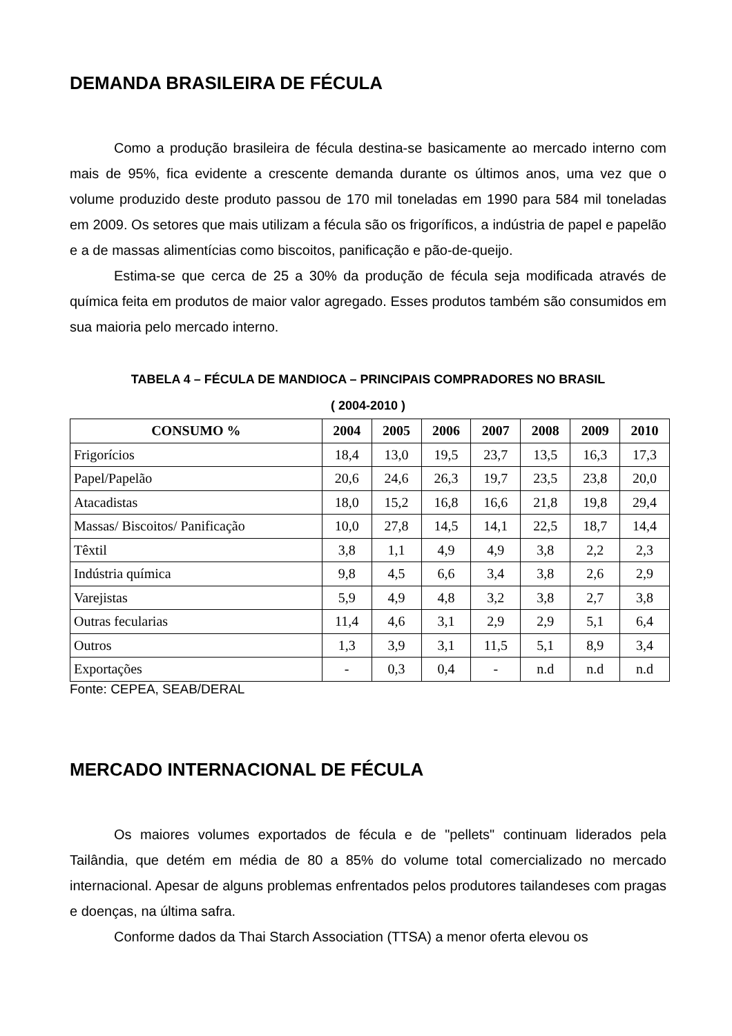DEMANDA BRASILEIRA DE FÉCULA
Como a produção brasileira de fécula destina-se basicamente ao mercado interno com mais de 95%, fica evidente a crescente demanda durante os últimos anos, uma vez que o volume produzido deste produto passou de 170 mil toneladas em 1990 para 584 mil toneladas em 2009. Os setores que mais utilizam a fécula são os frigoríficos, a indústria de papel e papelão e a de massas alimentícias como biscoitos, panificação e pão-de-queijo.
Estima-se que cerca de 25 a 30% da produção de fécula seja modificada através de química feita em produtos de maior valor agregado. Esses produtos também são consumidos em sua maioria pelo mercado interno.
TABELA 4 – FÉCULA DE MANDIOCA – PRINCIPAIS COMPRADORES NO BRASIL
( 2004-2010 )
| CONSUMO % | 2004 | 2005 | 2006 | 2007 | 2008 | 2009 | 2010 |
| --- | --- | --- | --- | --- | --- | --- | --- |
| Frigorícios | 18,4 | 13,0 | 19,5 | 23,7 | 13,5 | 16,3 | 17,3 |
| Papel/Papelão | 20,6 | 24,6 | 26,3 | 19,7 | 23,5 | 23,8 | 20,0 |
| Atacadistas | 18,0 | 15,2 | 16,8 | 16,6 | 21,8 | 19,8 | 29,4 |
| Massas/ Biscoitos/ Panificação | 10,0 | 27,8 | 14,5 | 14,1 | 22,5 | 18,7 | 14,4 |
| Têxtil | 3,8 | 1,1 | 4,9 | 4,9 | 3,8 | 2,2 | 2,3 |
| Indústria química | 9,8 | 4,5 | 6,6 | 3,4 | 3,8 | 2,6 | 2,9 |
| Varejistas | 5,9 | 4,9 | 4,8 | 3,2 | 3,8 | 2,7 | 3,8 |
| Outras fecularias | 11,4 | 4,6 | 3,1 | 2,9 | 2,9 | 5,1 | 6,4 |
| Outros | 1,3 | 3,9 | 3,1 | 11,5 | 5,1 | 8,9 | 3,4 |
| Exportações | - | 0,3 | 0,4 | - | n.d | n.d | n.d |
Fonte: CEPEA, SEAB/DERAL
MERCADO INTERNACIONAL DE FÉCULA
Os maiores volumes exportados de fécula e de "pellets" continuam liderados pela Tailândia, que detém em média de 80 a 85% do volume total comercializado no mercado internacional. Apesar de alguns problemas enfrentados pelos produtores tailandeses com pragas e doenças, na última safra.
Conforme dados da Thai Starch Association (TTSA) a menor oferta elevou os